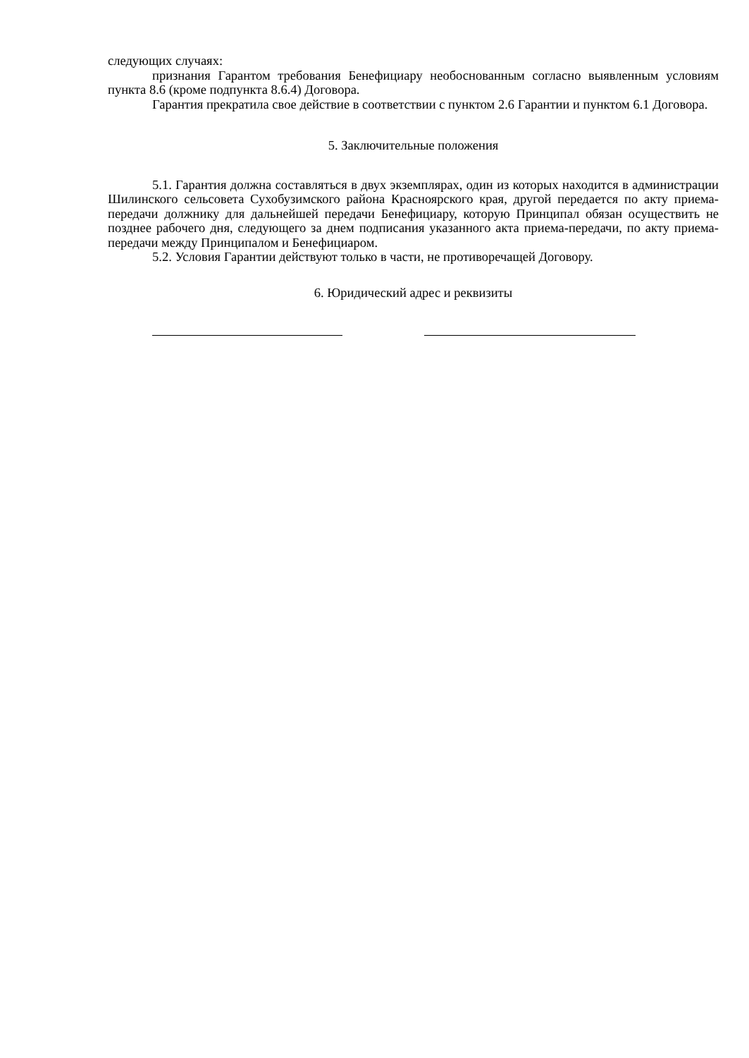следующих случаях:
признания Гарантом требования Бенефициару необоснованным согласно выявленным условиям пункта 8.6 (кроме подпункта 8.6.4) Договора.
Гарантия прекратила свое действие в соответствии с пунктом 2.6 Гарантии и пунктом 6.1 Договора.
5. Заключительные положения
5.1. Гарантия должна составляться в двух экземплярах, один из которых находится в администрации Шилинского сельсовета Сухобузимского района Красноярского края, другой передается по акту приема-передачи должнику для дальнейшей передачи Бенефициару, которую Принципал обязан осуществить не позднее рабочего дня, следующего за днем подписания указанного акта приема-передачи, по акту приема-передачи между Принципалом и Бенефициаром.
5.2. Условия Гарантии действуют только в части, не противоречащей Договору.
6. Юридический адрес и реквизиты